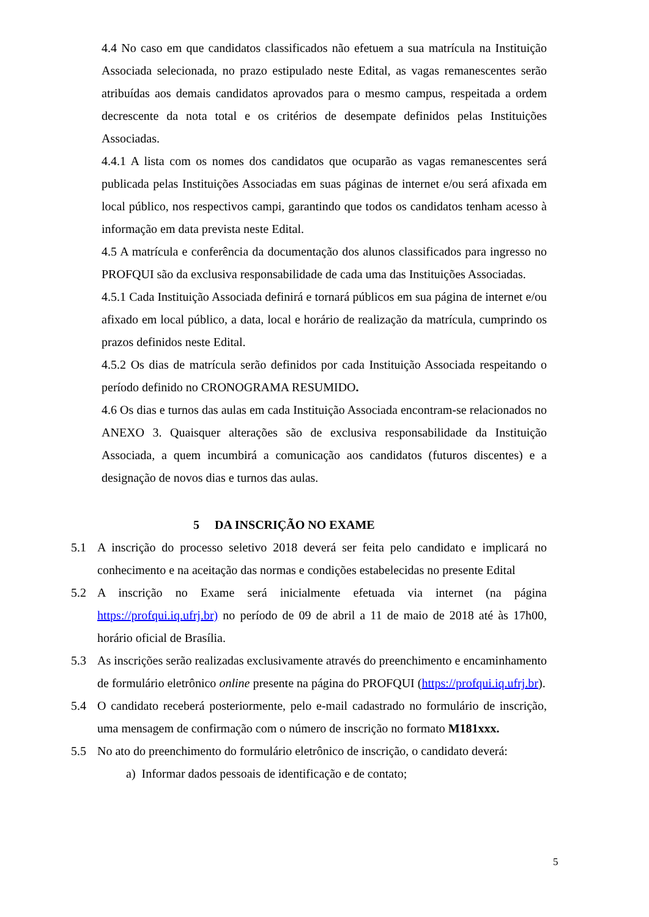4.4 No caso em que candidatos classificados não efetuem a sua matrícula na Instituição Associada selecionada, no prazo estipulado neste Edital, as vagas remanescentes serão atribuídas aos demais candidatos aprovados para o mesmo campus, respeitada a ordem decrescente da nota total e os critérios de desempate definidos pelas Instituições Associadas.
4.4.1 A lista com os nomes dos candidatos que ocuparão as vagas remanescentes será publicada pelas Instituições Associadas em suas páginas de internet e/ou será afixada em local público, nos respectivos campi, garantindo que todos os candidatos tenham acesso à informação em data prevista neste Edital.
4.5 A matrícula e conferência da documentação dos alunos classificados para ingresso no PROFQUI são da exclusiva responsabilidade de cada uma das Instituições Associadas.
4.5.1 Cada Instituição Associada definirá e tornará públicos em sua página de internet e/ou afixado em local público, a data, local e horário de realização da matrícula, cumprindo os prazos definidos neste Edital.
4.5.2 Os dias de matrícula serão definidos por cada Instituição Associada respeitando o período definido no CRONOGRAMA RESUMIDO.
4.6 Os dias e turnos das aulas em cada Instituição Associada encontram-se relacionados no ANEXO 3. Quaisquer alterações são de exclusiva responsabilidade da Instituição Associada, a quem incumbirá a comunicação aos candidatos (futuros discentes) e a designação de novos dias e turnos das aulas.
5 DA INSCRIÇÃO NO EXAME
5.1 A inscrição do processo seletivo 2018 deverá ser feita pelo candidato e implicará no conhecimento e na aceitação das normas e condições estabelecidas no presente Edital
5.2 A inscrição no Exame será inicialmente efetuada via internet (na página https://profqui.iq.ufrj.br) no período de 09 de abril a 11 de maio de 2018 até às 17h00, horário oficial de Brasília.
5.3 As inscrições serão realizadas exclusivamente através do preenchimento e encaminhamento de formulário eletrônico online presente na página do PROFQUI (https://profqui.iq.ufrj.br).
5.4 O candidato receberá posteriormente, pelo e-mail cadastrado no formulário de inscrição, uma mensagem de confirmação com o número de inscrição no formato M181xxx.
5.5 No ato do preenchimento do formulário eletrônico de inscrição, o candidato deverá:
a) Informar dados pessoais de identificação e de contato;
5